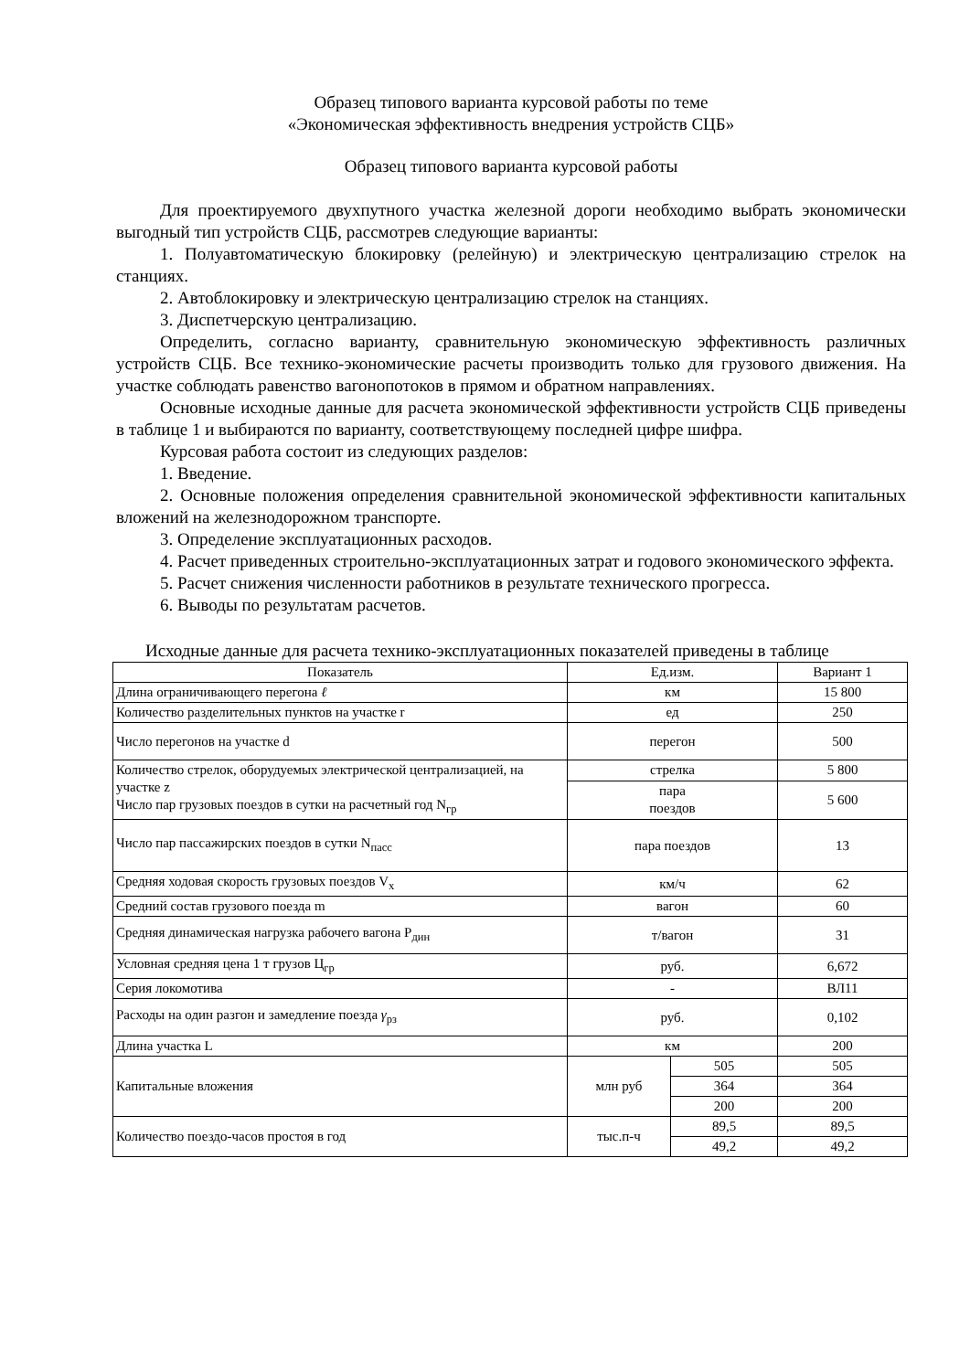Образец типового варианта курсовой работы по теме
«Экономическая эффективность внедрения устройств СЦБ»
Образец типового варианта курсовой работы
Для проектируемого двухпутного участка железной дороги необходимо выбрать экономически выгодный тип устройств СЦБ, рассмотрев следующие варианты:
1. Полуавтоматическую блокировку (релейную) и электрическую централизацию стрелок на станциях.
2. Автоблокировку и электрическую централизацию стрелок на станциях.
3. Диспетчерскую централизацию.
Определить, согласно варианту, сравнительную экономическую эффективность различных устройств СЦБ. Все технико-экономические расчеты производить только для грузового движения. На участке соблюдать равенство вагонопотоков в прямом и обратном направлениях.
Основные исходные данные для расчета экономической эффективности устройств СЦБ приведены в таблице 1 и выбираются по варианту, соответствующему последней цифре шифра.
Курсовая работа состоит из следующих разделов:
1. Введение.
2. Основные положения определения сравнительной экономической эффективности капитальных вложений на железнодорожном транспорте.
3. Определение эксплуатационных расходов.
4. Расчет приведенных строительно-эксплуатационных затрат и годового экономического эффекта.
5. Расчет снижения численности работников в результате технического прогресса.
6. Выводы по результатам расчетов.
Исходные данные для расчета технико-эксплуатационных показателей приведены в таблице
| Показатель | Ед.изм. | | Вариант 1 |
| Длина ограничивающего перегона ℓ | км | | 15 800 |
| Количество разделительных пунктов на участке r | ед | | 250 |
| Число перегонов на участке d | перегон | | 500 |
| Количество стрелок, оборудуемых электрической централизацией, на участке z Число пар грузовых поездов в сутки на расчетный год N<sub>гр</sub> | стрелка | | 5 800 |
| | пара поездов | | 5 600 |
| Число пар пассажирских поездов в сутки N<sub>пасс</sub> | пара поездов | | 13 |
| Средняя ходовая скорость грузовых поездов V<sub>x</sub> | км/ч | | 62 |
| Средний состав грузового поезда m | вагон | | 60 |
| Средняя динамическая нагрузка рабочего вагона P<sub>дин</sub> | т/вагон | | 31 |
| Условная средняя цена 1 т грузов Ц<sub>гр</sub> | руб. | | 6,672 |
| Серия локомотива | - | | ВЛ11 |
| Расходы на один разгон и замедление поезда γ<sub>рз</sub> | руб. | | 0,102 |
| Длина участка L | км | | 200 |
| Капитальные вложения | млн руб | 505 | 505 |
| | | 364 | 364 |
| | | 200 | 200 |
| Количество поездо-часов простоя в год | тыс.п-ч | 89,5 | 89,5 |
| | | 49,2 | 49,2 |